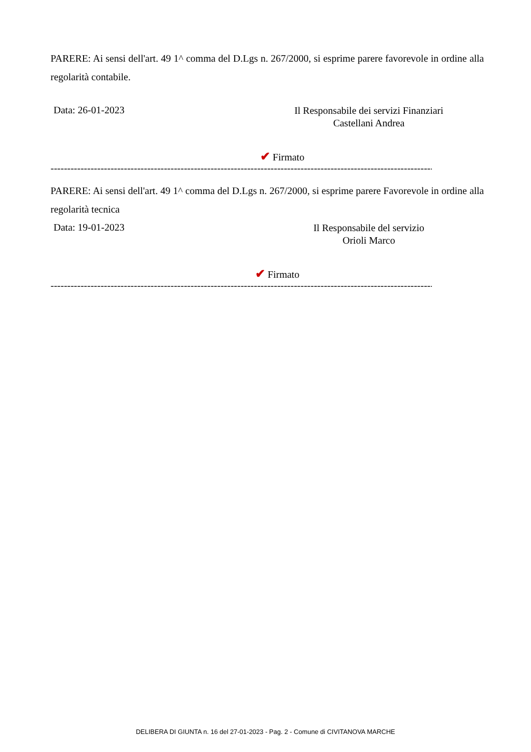PARERE: Ai sensi dell'art. 49 1^ comma del D.Lgs n. 267/2000, si esprime parere favorevole in ordine alla regolarità contabile.
Data: 26-01-2023
Il Responsabile dei servizi Finanziari
Castellani Andrea
✔ Firmato
------------------------------------------------------------------------------------------------------------------------------------------------
PARERE: Ai sensi dell'art. 49 1^ comma del D.Lgs n. 267/2000, si esprime parere Favorevole in ordine alla regolarità tecnica
Data: 19-01-2023
Il Responsabile del servizio
Orioli Marco
✔ Firmato
------------------------------------------------------------------------------------------------------------------------------------------------
DELIBERA DI GIUNTA n. 16 del 27-01-2023 - Pag. 2 - Comune di CIVITANOVA MARCHE